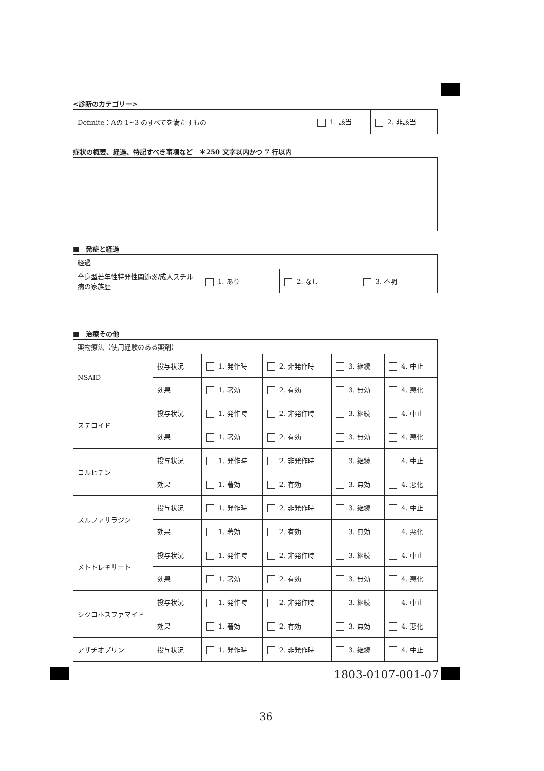<診断のカテゴリー>
| Definite：Aの 1~3 のすべてを満たすもの | 1. 該当 | 2. 非該当 |
症状の概要、経過、特記すべき事項など　＊250 文字以内かつ 7 行以内
■　発症と経過
| 経過 | | | |
| 全身型若年性特発性関節炎/成人スチル病の家族歴 | 1. あり | 2. なし | 3. 不明 |
■　治療その他
| 薬物療法（使用経験のある薬剤） | | | | | |
| NSAID | 投与状況 | 1. 発作時 | 2. 非発作時 | 3. 継続 | 4. 中止 |
| | 効果 | 1. 著効 | 2. 有効 | 3. 無効 | 4. 悪化 |
| ステロイド | 投与状況 | 1. 発作時 | 2. 非発作時 | 3. 継続 | 4. 中止 |
| | 効果 | 1. 著効 | 2. 有効 | 3. 無効 | 4. 悪化 |
| コルヒチン | 投与状況 | 1. 発作時 | 2. 非発作時 | 3. 継続 | 4. 中止 |
| | 効果 | 1. 著効 | 2. 有効 | 3. 無効 | 4. 悪化 |
| スルファサラジン | 投与状況 | 1. 発作時 | 2. 非発作時 | 3. 継続 | 4. 中止 |
| | 効果 | 1. 著効 | 2. 有効 | 3. 無効 | 4. 悪化 |
| メトトレキサート | 投与状況 | 1. 発作時 | 2. 非発作時 | 3. 継続 | 4. 中止 |
| | 効果 | 1. 著効 | 2. 有効 | 3. 無効 | 4. 悪化 |
| シクロホスファマイド | 投与状況 | 1. 発作時 | 2. 非発作時 | 3. 継続 | 4. 中止 |
| | 効果 | 1. 著効 | 2. 有効 | 3. 無効 | 4. 悪化 |
| アザチオプリン | 投与状況 | 1. 発作時 | 2. 非発作時 | 3. 継続 | 4. 中止 |
1803-0107-001-07
36